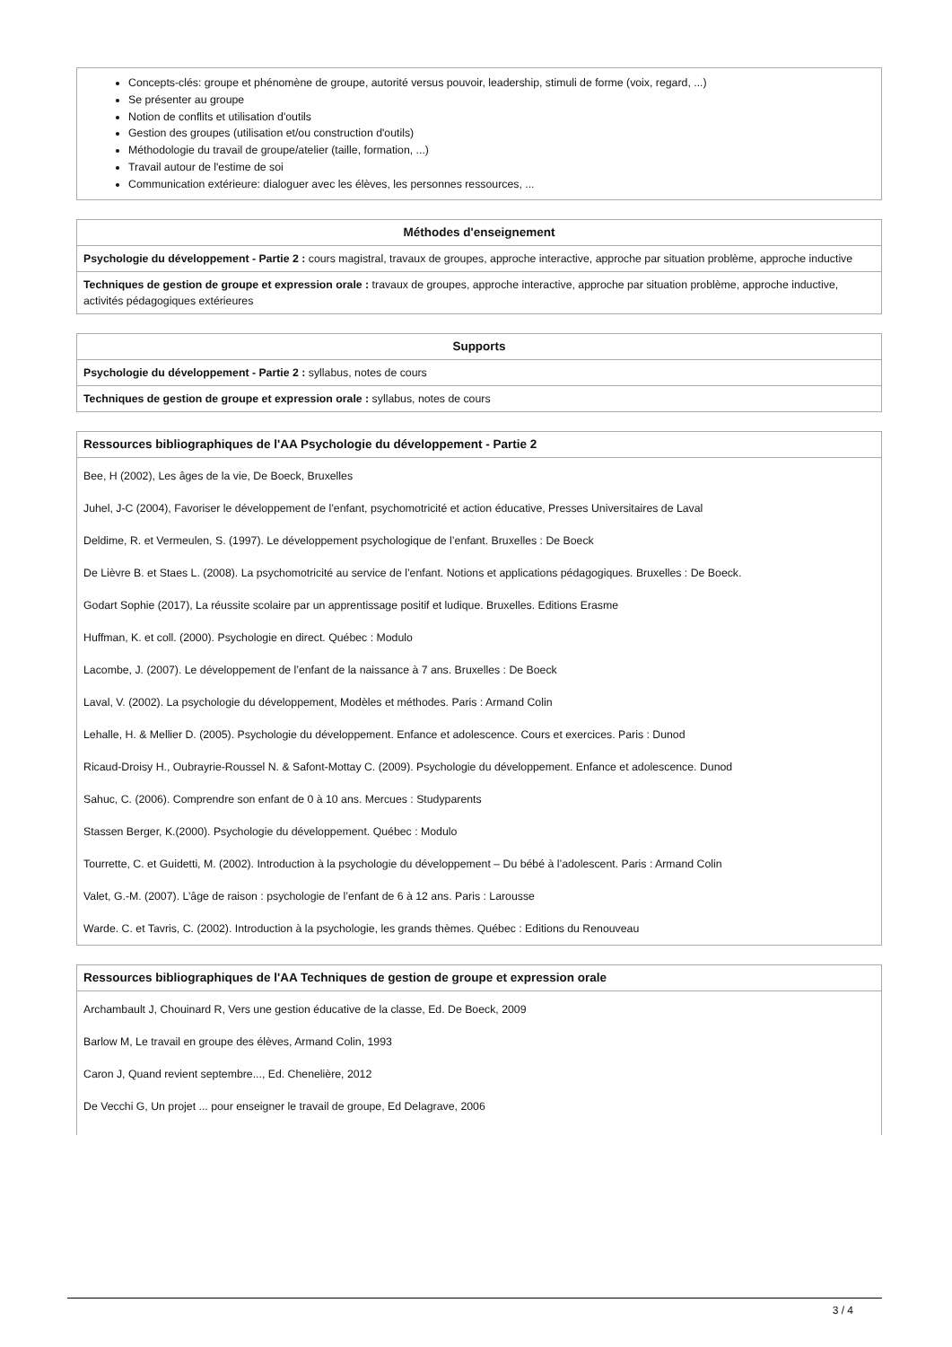| Concepts-clés: groupe et phénomène de groupe, autorité versus pouvoir, leadership, stimuli de forme (voix, regard, ...) Se présenter au groupe Notion de conflits et utilisation d'outils Gestion des groupes (utilisation et/ou construction d'outils) Méthodologie du travail de groupe/atelier (taille, formation, ...) Travail autour de l'estime de soi Communication extérieure: dialoguer avec les élèves, les personnes ressources, ... |
| Méthodes d'enseignement |
| --- |
| Psychologie du développement - Partie 2 : cours magistral, travaux de groupes, approche interactive, approche par situation problème, approche inductive |
| Techniques de gestion de groupe et expression orale : travaux de groupes, approche interactive, approche par situation problème, approche inductive, activités pédagogiques extérieures |
| Supports |
| --- |
| Psychologie du développement - Partie 2 : syllabus, notes de cours |
| Techniques de gestion de groupe et expression orale : syllabus, notes de cours |
| Ressources bibliographiques de l'AA Psychologie du développement - Partie 2 |
| --- |
| Bee, H (2002), Les âges de la vie, De Boeck, Bruxelles Juhel, J-C (2004), Favoriser le développement de l’enfant, psychomotricité et action éducative, Presses Universitaires de Laval Deldime, R. et Vermeulen, S. (1997). Le développement psychologique de l’enfant. Bruxelles : De Boeck De Lièvre B. et Staes L. (2008). La psychomotricité au service de l’enfant. Notions et applications pédagogiques. Bruxelles : De Boeck. Godart Sophie (2017), La réussite scolaire par un apprentissage positif et ludique. Bruxelles. Editions Erasme Huffman, K. et coll. (2000). Psychologie en direct. Québec : Modulo Lacombe, J. (2007). Le développement de l’enfant de la naissance à 7 ans. Bruxelles : De Boeck Laval, V. (2002). La psychologie du développement, Modèles et méthodes. Paris : Armand Colin Lehalle, H. & Mellier D. (2005). Psychologie du développement. Enfance et adolescence. Cours et exercices. Paris : Dunod Ricaud-Droisy H., Oubrayrie-Roussel N. & Safont-Mottay C. (2009). Psychologie du développement. Enfance et adolescence. Dunod Sahuc, C. (2006). Comprendre son enfant de 0 à 10 ans. Mercues : Studyparents Stassen Berger, K.(2000). Psychologie du développement. Québec : Modulo Tourrette, C. et Guidetti, M. (2002). Introduction à la psychologie du développement – Du bébé à l’adolescent. Paris : Armand Colin Valet, G.-M. (2007). L’âge de raison : psychologie de l’enfant de 6 à 12 ans. Paris : Larousse Warde. C. et Tavris, C. (2002). Introduction à la psychologie, les grands thèmes. Québec : Editions du Renouveau |
| Ressources bibliographiques de l'AA Techniques de gestion de groupe et expression orale |
| --- |
| Archambault J, Chouinard R, Vers une gestion éducative de la classe, Ed. De Boeck, 2009 Barlow M, Le travail en groupe des élèves, Armand Colin, 1993 Caron J, Quand revient septembre..., Ed. Chenelière, 2012 De Vecchi G, Un projet ... pour enseigner le travail de groupe, Ed Delagrave, 2006 |
3 / 4